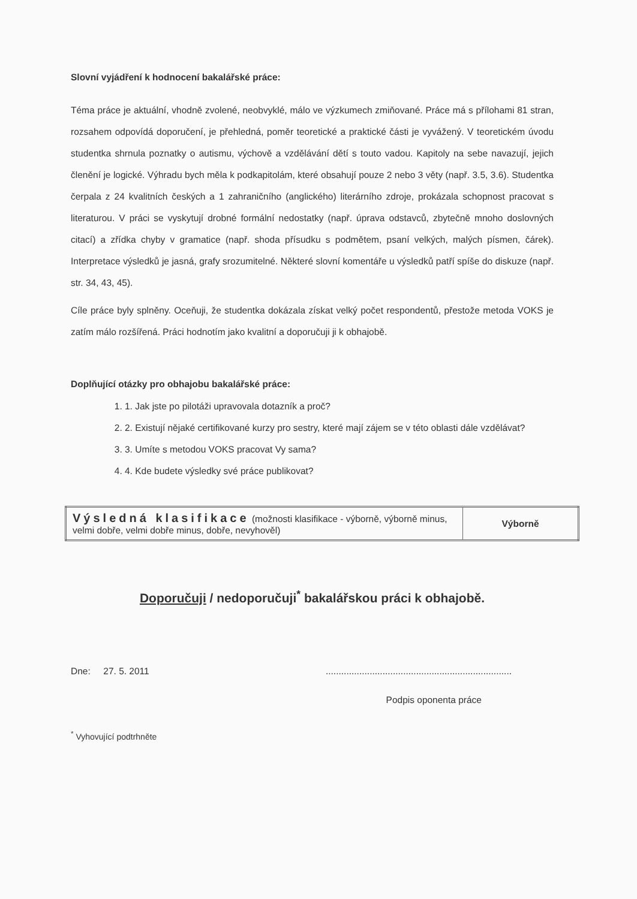Slovní vyjádření k hodnocení bakalářské práce:
Téma práce je aktuální, vhodně zvolené, neobvyklé, málo ve výzkumech zmiňované. Práce má s přílohami 81 stran, rozsahem odpovídá doporučení, je přehledná, poměr teoretické a praktické části je vyvážený. V teoretickém úvodu studentka shrnula poznatky o autismu, výchově a vzdělávání dětí s touto vadou. Kapitoly na sebe navazují, jejich členění je logické. Výhradu bych měla k podkapitolám, které obsahují pouze 2 nebo 3 věty (např. 3.5, 3.6). Studentka čerpala z 24 kvalitních českých a 1 zahraničního (anglického) literárního zdroje, prokázala schopnost pracovat s literaturou. V práci se vyskytují drobné formální nedostatky (např. úprava odstavců, zbytečně mnoho doslovných citací) a zřídka chyby v gramatice (např. shoda přísudku s podmětem, psaní velkých, malých písmen, čárek). Interpretace výsledků je jasná, grafy srozumitelné. Některé slovní komentáře u výsledků patří spíše do diskuze (např. str. 34, 43, 45).
Cíle práce byly splněny. Oceňuji, že studentka dokázala získat velký počet respondentů, přestože metoda VOKS je zatím málo rozšířená. Práci hodnotím jako kvalitní a doporučuji ji k obhajobě.
Doplňující otázky pro obhajobu bakalářské práce:
1. 1. Jak jste po pilotáži upravovala dotazník a proč?
2. 2. Existují nějaké certifikované kurzy pro sestry, které mají zájem se v této oblasti dále vzdělávat?
3. 3. Umíte s metodou VOKS pracovat Vy sama?
4. 4. Kde budete výsledky své práce publikovat?
| Výsledná klasifikace (možnosti klasifikace - výborně, výborně minus, velmi dobře, velmi dobře minus, dobře, nevyhověl) | Výborně |
Doporučuji / nedoporučuji<sup>*</sup> bakalářskou práci k obhajobě.
Dne: 27. 5. 2011........................................................................
Podpis oponenta práce
<sup>*</sup> Vyhovující podtrhněte